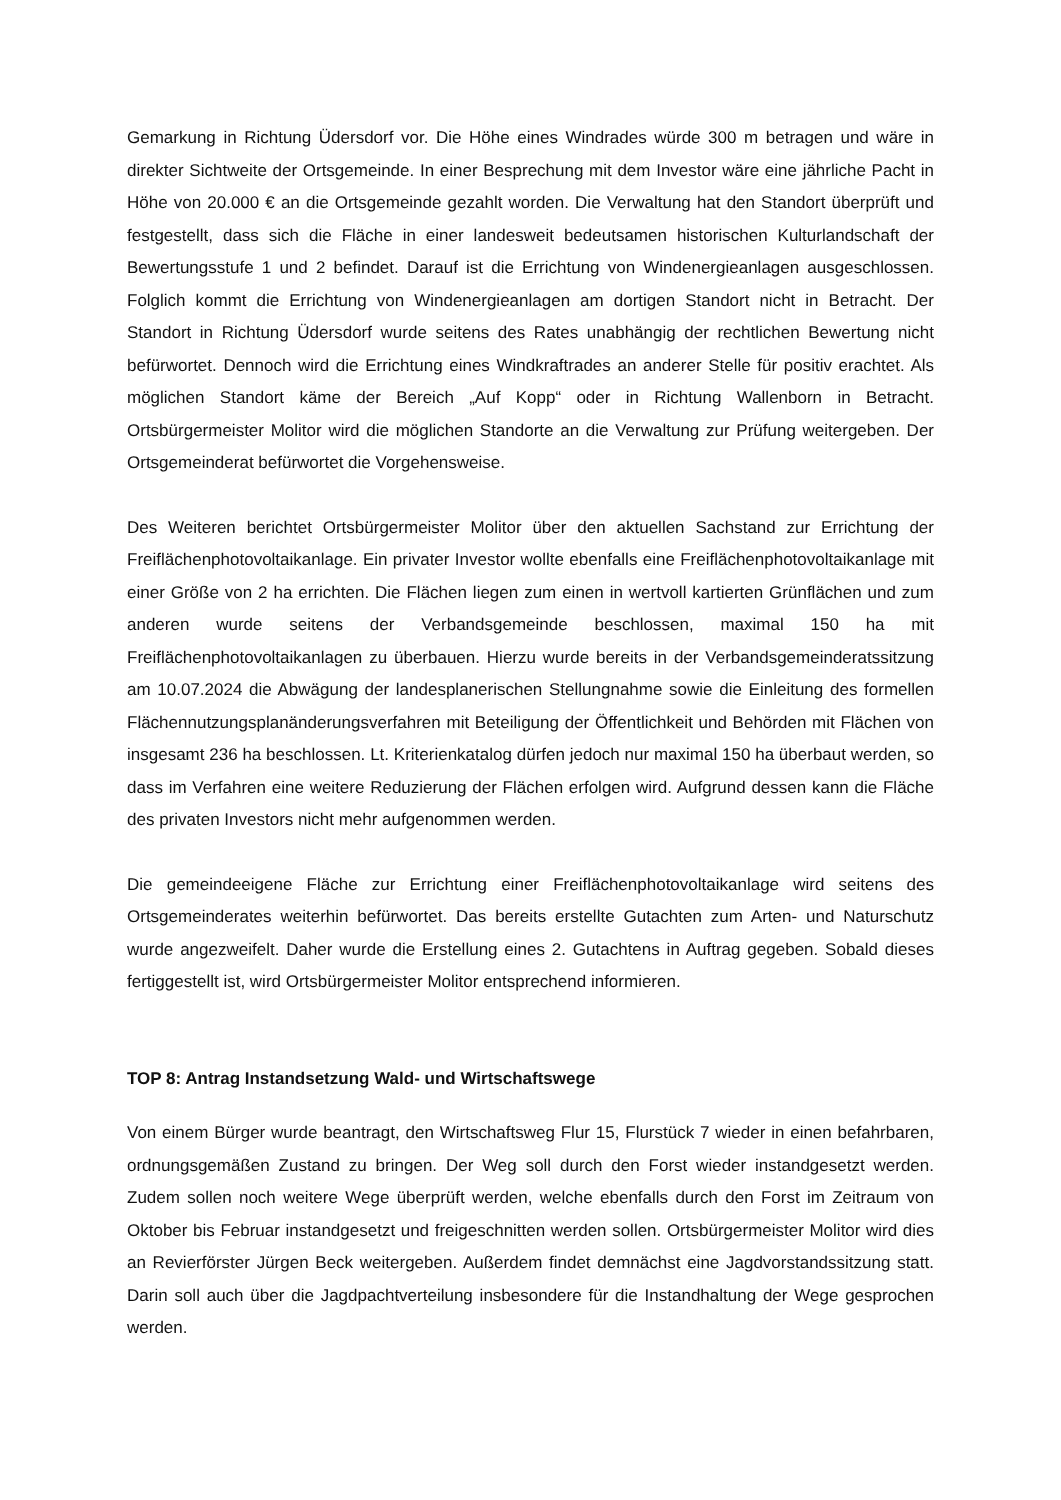Gemarkung in Richtung Üdersdorf vor. Die Höhe eines Windrades würde 300 m betragen und wäre in direkter Sichtweite der Ortsgemeinde. In einer Besprechung mit dem Investor wäre eine jährliche Pacht in Höhe von 20.000 € an die Ortsgemeinde gezahlt worden. Die Verwaltung hat den Standort überprüft und festgestellt, dass sich die Fläche in einer landesweit bedeutsamen historischen Kulturlandschaft der Bewertungsstufe 1 und 2 befindet. Darauf ist die Errichtung von Windenergieanlagen ausgeschlossen. Folglich kommt die Errichtung von Windenergieanlagen am dortigen Standort nicht in Betracht. Der Standort in Richtung Üdersdorf wurde seitens des Rates unabhängig der rechtlichen Bewertung nicht befürwortet. Dennoch wird die Errichtung eines Windkraftrades an anderer Stelle für positiv erachtet. Als möglichen Standort käme der Bereich „Auf Kopp“ oder in Richtung Wallenborn in Betracht. Ortsbürgermeister Molitor wird die möglichen Standorte an die Verwaltung zur Prüfung weitergeben. Der Ortsgemeinderat befürwortet die Vorgehensweise.
Des Weiteren berichtet Ortsbürgermeister Molitor über den aktuellen Sachstand zur Errichtung der Freiflächenphotovoltaikanlage. Ein privater Investor wollte ebenfalls eine Freiflächenphotovoltaikanlage mit einer Größe von 2 ha errichten. Die Flächen liegen zum einen in wertvoll kartierten Grünflächen und zum anderen wurde seitens der Verbandsgemeinde beschlossen, maximal 150 ha mit Freiflächenphotovoltaikanlagen zu überbauen. Hierzu wurde bereits in der Verbandsgemeinderatssitzung am 10.07.2024 die Abwägung der landesplanerischen Stellungnahme sowie die Einleitung des formellen Flächennutzungsplanänderungsverfahren mit Beteiligung der Öffentlichkeit und Behörden mit Flächen von insgesamt 236 ha beschlossen. Lt. Kriterienkatalog dürfen jedoch nur maximal 150 ha überbaut werden, so dass im Verfahren eine weitere Reduzierung der Flächen erfolgen wird. Aufgrund dessen kann die Fläche des privaten Investors nicht mehr aufgenommen werden.
Die gemeindeeigene Fläche zur Errichtung einer Freiflächenphotovoltaikanlage wird seitens des Ortsgemeinderates weiterhin befürwortet. Das bereits erstellte Gutachten zum Arten- und Naturschutz wurde angezweifelt. Daher wurde die Erstellung eines 2. Gutachtens in Auftrag gegeben. Sobald dieses fertiggestellt ist, wird Ortsbürgermeister Molitor entsprechend informieren.
TOP 8: Antrag Instandsetzung Wald- und Wirtschaftswege
Von einem Bürger wurde beantragt, den Wirtschaftsweg Flur 15, Flurstück 7 wieder in einen befahrbaren, ordnungsgemäßen Zustand zu bringen. Der Weg soll durch den Forst wieder instandgesetzt werden. Zudem sollen noch weitere Wege überprüft werden, welche ebenfalls durch den Forst im Zeitraum von Oktober bis Februar instandgesetzt und freigeschnitten werden sollen. Ortsbürgermeister Molitor wird dies an Revierförster Jürgen Beck weitergeben. Außerdem findet demnächst eine Jagdvorstandssitzung statt. Darin soll auch über die Jagdpachtverteilung insbesondere für die Instandhaltung der Wege gesprochen werden.